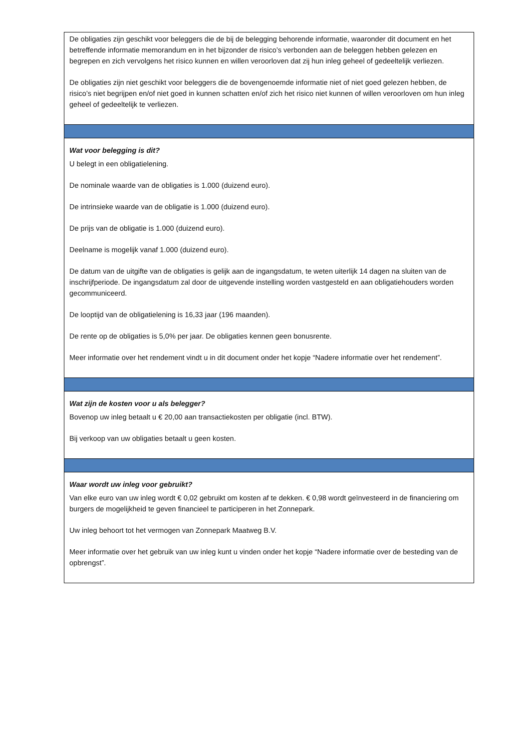De obligaties zijn geschikt voor beleggers die de bij de belegging behorende informatie, waaronder dit document en het betreffende informatie memorandum en in het bijzonder de risico’s verbonden aan de beleggen hebben gelezen en begrepen en zich vervolgens het risico kunnen en willen veroorloven dat zij hun inleg geheel of gedeeltelijk verliezen.
De obligaties zijn niet geschikt voor beleggers die de bovengenoemde informatie niet of niet goed gelezen hebben, de risico’s niet begrijpen en/of niet goed in kunnen schatten en/of zich het risico niet kunnen of willen veroorloven om hun inleg geheel of gedeeltelijk te verliezen.
Wat voor belegging is dit?
U belegt in een obligatielening.
De nominale waarde van de obligaties is 1.000 (duizend euro).
De intrinsieke waarde van de obligatie is 1.000 (duizend euro).
De prijs van de obligatie is 1.000 (duizend euro).
Deelname is mogelijk vanaf 1.000 (duizend euro).
De datum van de uitgifte van de obligaties is gelijk aan de ingangsdatum, te weten uiterlijk 14 dagen na sluiten van de inschrijfperiode. De ingangsdatum zal door de uitgevende instelling worden vastgesteld en aan obligatiehouders worden gecommuniceerd.
De looptijd van de obligatielening is 16,33 jaar (196 maanden).
De rente op de obligaties is 5,0% per jaar. De obligaties kennen geen bonusrente.
Meer informatie over het rendement vindt u in dit document onder het kopje “Nadere informatie over het rendement”.
Wat zijn de kosten voor u als belegger?
Bovenop uw inleg betaalt u € 20,00 aan transactiekosten per obligatie (incl. BTW).
Bij verkoop van uw obligaties betaalt u geen kosten.
Waar wordt uw inleg voor gebruikt?
Van elke euro van uw inleg wordt € 0,02 gebruikt om kosten af te dekken. € 0,98 wordt geïnvesteerd in de financiering om burgers de mogelijkheid te geven financieel te participeren in het Zonnepark.
Uw inleg behoort tot het vermogen van Zonnepark Maatweg B.V.
Meer informatie over het gebruik van uw inleg kunt u vinden onder het kopje “Nadere informatie over de besteding van de opbrengst”.